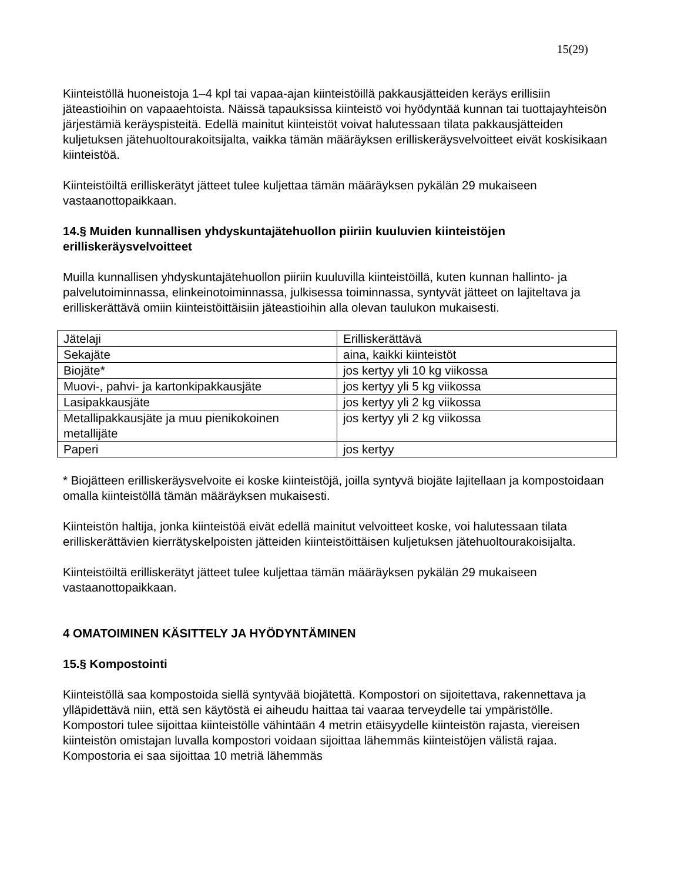15(29)
Kiinteistöllä huoneistoja 1–4 kpl tai vapaa-ajan kiinteistöillä pakkausjätteiden keräys erillisiin jäteastioihin on vapaaehtoista. Näissä tapauksissa kiinteistö voi hyödyntää kunnan tai tuottajayhteisön järjestämiä keräyspisteitä. Edellä mainitut kiinteistöt voivat halutessaan tilata pakkausjätteiden kuljetuksen jätehuoltourakoitsijalta, vaikka tämän määräyksen erilliskeräysvelvoitteet eivät koskisikaan kiinteistöä.
Kiinteistöiltä erilliskerätyt jätteet tulee kuljettaa tämän määräyksen pykälän 29 mukaiseen vastaanottopaikkaan.
14.§ Muiden kunnallisen yhdyskuntajätehuollon piiriin kuuluvien kiinteistöjen erilliskeräysvelvoitteet
Muilla kunnallisen yhdyskuntajätehuollon piiriin kuuluvilla kiinteistöillä, kuten kunnan hallinto- ja palvelutoiminnassa, elinkeinotoiminnassa, julkisessa toiminnassa, syntyvät jätteet on lajiteltava ja erilliskerättävä omiin kiinteistöittäisiin jäteastioihin alla olevan taulukon mukaisesti.
| Jätelaji | Erilliskerättävä |
| Sekajäte | aina, kaikki kiinteistöt |
| Biojäte* | jos kertyy yli 10 kg viikossa |
| Muovi-, pahvi- ja kartonkipakkausjäte | jos kertyy yli 5 kg viikossa |
| Lasipakkausjäte | jos kertyy yli 2 kg viikossa |
| Metallipakkausjäte ja muu pienikokoinen metallijäte | jos kertyy yli 2 kg viikossa |
| Paperi | jos kertyy |
* Biojätteen erilliskeräysvelvoite ei koske kiinteistöjä, joilla syntyvä biojäte lajitellaan ja kompostoidaan omalla kiinteistöllä tämän määräyksen mukaisesti.
Kiinteistön haltija, jonka kiinteistöä eivät edellä mainitut velvoitteet koske, voi halutessaan tilata erilliskerättävien kierrätyskelpoisten jätteiden kiinteistöittäisen kuljetuksen jätehuoltourakoisijalta.
Kiinteistöiltä erilliskerätyt jätteet tulee kuljettaa tämän määräyksen pykälän 29 mukaiseen vastaanottopaikkaan.
4 OMATOIMINEN KÄSITTELY JA HYÖDYNTÄMINEN
15.§ Kompostointi
Kiinteistöllä saa kompostoida siellä syntyvää biojätettä. Kompostori on sijoitettava, rakennettava ja ylläpidettävä niin, että sen käytöstä ei aiheudu haittaa tai vaaraa terveydelle tai ympäristölle. Kompostori tulee sijoittaa kiinteistölle vähintään 4 metrin etäisyydelle kiinteistön rajasta, viereisen kiinteistön omistajan luvalla kompostori voidaan sijoittaa lähemmäs kiinteistöjen välistä rajaa. Kompostoria ei saa sijoittaa 10 metriä lähemmäs